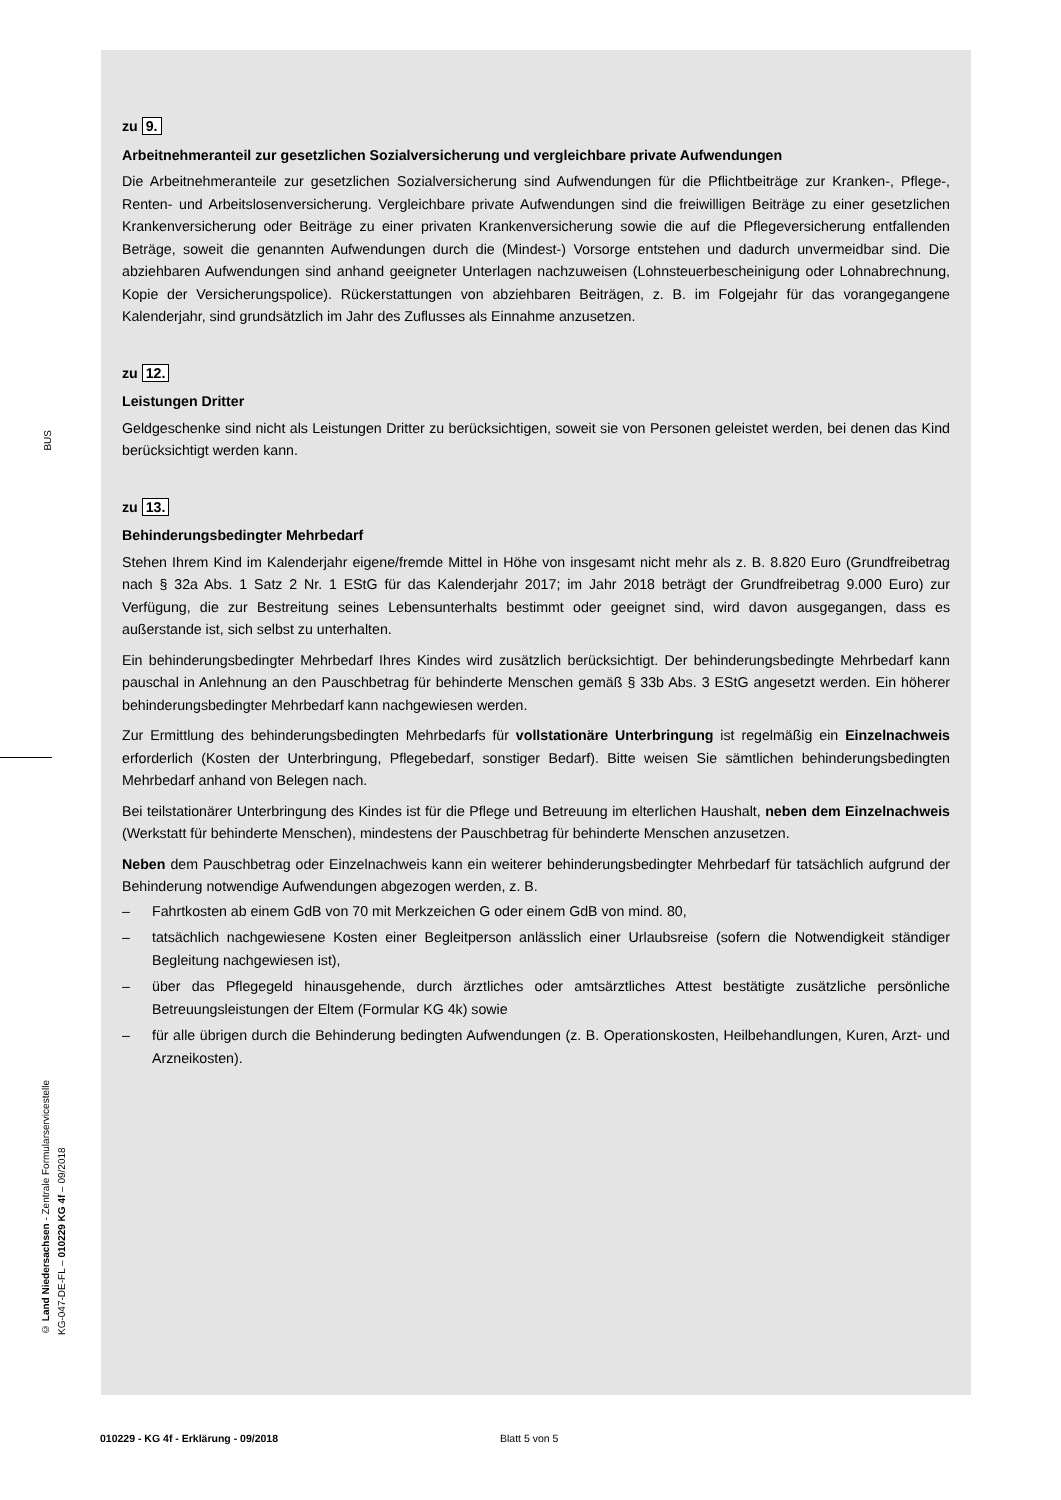BUS
© Land Niedersachsen - Zentrale Formularservicestelle
KG-047-DE-FL – 010229 KG 4f – 09/2018
zu 9.
Arbeitnehmeranteil zur gesetzlichen Sozialversicherung und vergleichbare private Aufwendungen
Die Arbeitnehmeranteile zur gesetzlichen Sozialversicherung sind Aufwendungen für die Pflichtbeiträge zur Kranken-, Pflege-, Renten- und Arbeitslosenversicherung. Vergleichbare private Aufwendungen sind die freiwilligen Beiträge zu einer gesetzlichen Krankenversicherung oder Beiträge zu einer privaten Krankenversicherung sowie die auf die Pflegeversicherung entfallenden Beträge, soweit die genannten Aufwendungen durch die (Mindest-) Vorsorge entstehen und dadurch unvermeidbar sind. Die abziehbaren Aufwendungen sind anhand geeigneter Unterlagen nachzuweisen (Lohnsteuerbescheinigung oder Lohnabrechnung, Kopie der Versicherungspolice). Rückerstattungen von abziehbaren Beiträgen, z. B. im Folgejahr für das vorangegangene Kalenderjahr, sind grundsätzlich im Jahr des Zuflusses als Einnahme anzusetzen.
zu 12.
Leistungen Dritter
Geldgeschenke sind nicht als Leistungen Dritter zu berücksichtigen, soweit sie von Personen geleistet werden, bei denen das Kind berücksichtigt werden kann.
zu 13.
Behinderungsbedingter Mehrbedarf
Stehen Ihrem Kind im Kalenderjahr eigene/fremde Mittel in Höhe von insgesamt nicht mehr als z. B. 8.820 Euro (Grundfreibetrag nach § 32a Abs. 1 Satz 2 Nr. 1 EStG für das Kalenderjahr 2017; im Jahr 2018 beträgt der Grundfreibetrag 9.000 Euro) zur Verfügung, die zur Bestreitung seines Lebensunterhalts bestimmt oder geeignet sind, wird davon ausgegangen, dass es außerstande ist, sich selbst zu unterhalten.
Ein behinderungsbedingter Mehrbedarf Ihres Kindes wird zusätzlich berücksichtigt. Der behinderungsbedingte Mehrbedarf kann pauschal in Anlehnung an den Pauschbetrag für behinderte Menschen gemäß § 33b Abs. 3 EStG angesetzt werden. Ein höherer behinderungsbedingter Mehrbedarf kann nachgewiesen werden.
Zur Ermittlung des behinderungsbedingten Mehrbedarfs für vollstationäre Unterbringung ist regelmäßig ein Einzelnachweis erforderlich (Kosten der Unterbringung, Pflegebedarf, sonstiger Bedarf). Bitte weisen Sie sämtlichen behinderungsbedingten Mehrbedarf anhand von Belegen nach.
Bei teilstationärer Unterbringung des Kindes ist für die Pflege und Betreuung im elterlichen Haushalt, neben dem Einzelnachweis (Werkstatt für behinderte Menschen), mindestens der Pauschbetrag für behinderte Menschen anzusetzen.
Neben dem Pauschbetrag oder Einzelnachweis kann ein weiterer behinderungsbedingter Mehrbedarf für tatsächlich aufgrund der Behinderung notwendige Aufwendungen abgezogen werden, z. B.
– Fahrtkosten ab einem GdB von 70 mit Merkzeichen G oder einem GdB von mind. 80,
– tatsächlich nachgewiesene Kosten einer Begleitperson anlässlich einer Urlaubsreise (sofern die Notwendigkeit ständiger Begleitung nachgewiesen ist),
– über das Pflegegeld hinausgehende, durch ärztliches oder amtsärztliches Attest bestätigte zusätzliche persönliche Betreuungsleistungen der Eltem (Formular KG 4k) sowie
– für alle übrigen durch die Behinderung bedingten Aufwendungen (z. B. Operationskosten, Heilbehandlungen, Kuren, Arzt- und Arzneikosten).
010229 - KG 4f - Erklärung - 09/2018 Blatt 5 von 5